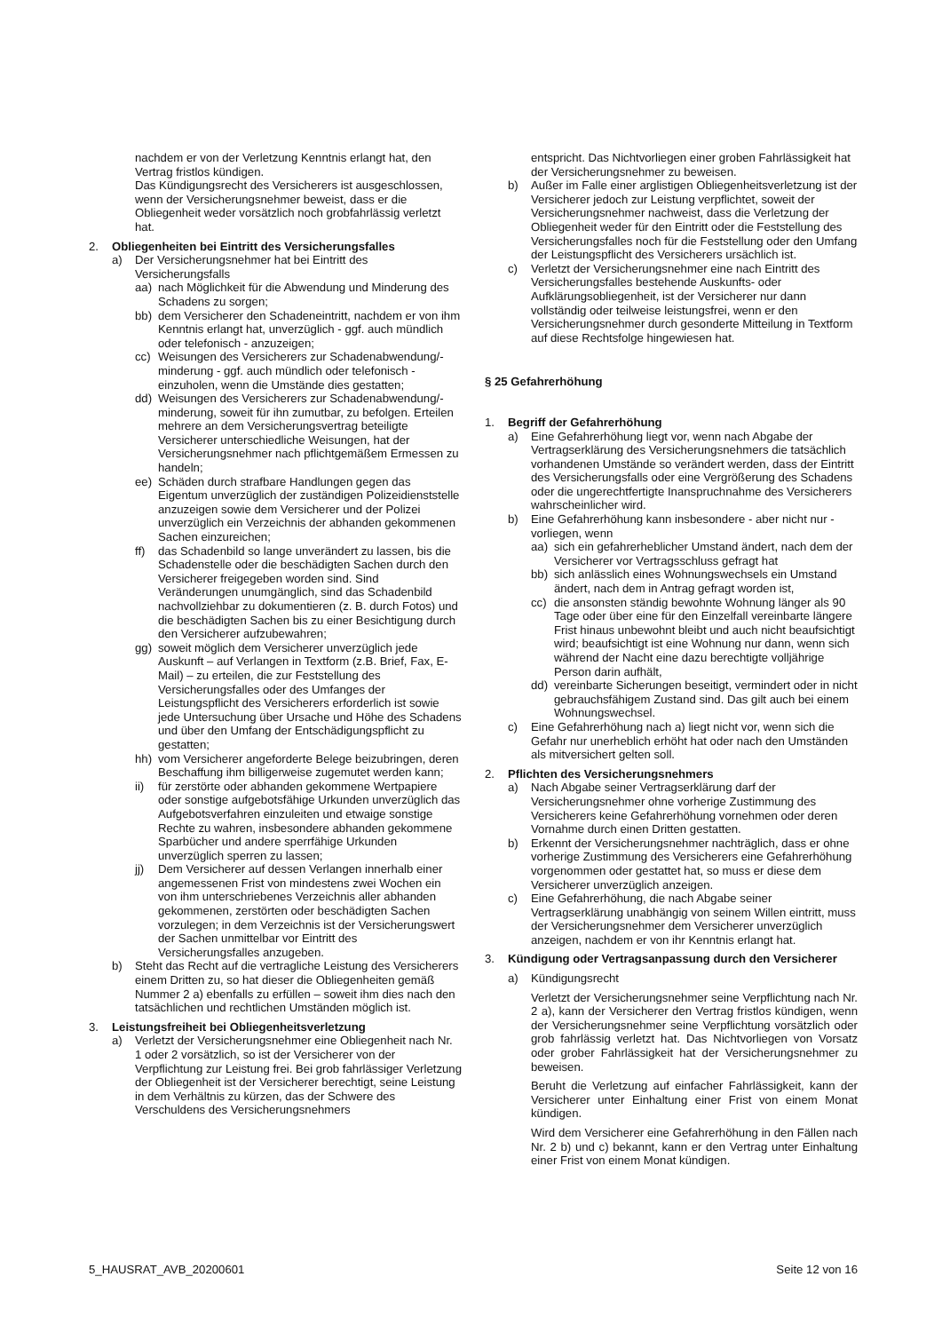nachdem er von der Verletzung Kenntnis erlangt hat, den Vertrag fristlos kündigen.
Das Kündigungsrecht des Versicherers ist ausgeschlossen, wenn der Versicherungsnehmer beweist, dass er die Obliegenheit weder vorsätzlich noch grobfahrlässig verletzt hat.
2. Obliegenheiten bei Eintritt des Versicherungsfalles
a) Der Versicherungsnehmer hat bei Eintritt des Versicherungsfalls
aa) nach Möglichkeit für die Abwendung und Minderung des Schadens zu sorgen;
bb) dem Versicherer den Schadeneintritt, nachdem er von ihm Kenntnis erlangt hat, unverzüglich - ggf. auch mündlich oder telefonisch - anzuzeigen;
cc) Weisungen des Versicherers zur Schadenabwendung/-minderung - ggf. auch mündlich oder telefonisch - einzuholen, wenn die Umstände dies gestatten;
dd) Weisungen des Versicherers zur Schadenabwendung/-minderung, soweit für ihn zumutbar, zu befolgen. Erteilen mehrere an dem Versicherungsvertrag beteiligte Versicherer unterschiedliche Weisungen, hat der Versicherungsnehmer nach pflichtgemäßem Ermessen zu handeln;
ee) Schäden durch strafbare Handlungen gegen das Eigentum unverzüglich der zuständigen Polizeidienststelle anzuzeigen sowie dem Versicherer und der Polizei unverzüglich ein Verzeichnis der abhanden gekommenen Sachen einzureichen;
ff) das Schadenbild so lange unverändert zu lassen, bis die Schadenstelle oder die beschädigten Sachen durch den Versicherer freigegeben worden sind. Sind Veränderungen unumgänglich, sind das Schadenbild nachvollziehbar zu dokumentieren (z. B. durch Fotos) und die beschädigten Sachen bis zu einer Besichtigung durch den Versicherer aufzubewahren;
gg) soweit möglich dem Versicherer unverzüglich jede Auskunft – auf Verlangen in Textform (z.B. Brief, Fax, E-Mail) – zu erteilen, die zur Feststellung des Versicherungsfalles oder des Umfanges der Leistungspflicht des Versicherers erforderlich ist sowie jede Untersuchung über Ursache und Höhe des Schadens und über den Umfang der Entschädigungspflicht zu gestatten;
hh) vom Versicherer angeforderte Belege beizubringen, deren Beschaffung ihm billigerweise zugemutet werden kann;
ii) für zerstörte oder abhanden gekommene Wertpapiere oder sonstige aufgebotsfähige Urkunden unverzüglich das Aufgebotsverfahren einzuleiten und etwaige sonstige Rechte zu wahren, insbesondere abhanden gekommene Sparbücher und andere sperrfähige Urkunden unverzüglich sperren zu lassen;
jj) Dem Versicherer auf dessen Verlangen innerhalb einer angemessenen Frist von mindestens zwei Wochen ein von ihm unterschriebenes Verzeichnis aller abhanden gekommenen, zerstörten oder beschädigten Sachen vorzulegen; in dem Verzeichnis ist der Versicherungswert der Sachen unmittelbar vor Eintritt des Versicherungsfalles anzugeben.
b) Steht das Recht auf die vertragliche Leistung des Versicherers einem Dritten zu, so hat dieser die Obliegenheiten gemäß Nummer 2 a) ebenfalls zu erfüllen – soweit ihm dies nach den tatsächlichen und rechtlichen Umständen möglich ist.
3. Leistungsfreiheit bei Obliegenheitsverletzung
a) Verletzt der Versicherungsnehmer eine Obliegenheit nach Nr. 1 oder 2 vorsätzlich, so ist der Versicherer von der Verpflichtung zur Leistung frei. Bei grob fahrlässiger Verletzung der Obliegenheit ist der Versicherer berechtigt, seine Leistung in dem Verhältnis zu kürzen, das der Schwere des Verschuldens des Versicherungsnehmers
entspricht. Das Nichtvorliegen einer groben Fahrlässigkeit hat der Versicherungsnehmer zu beweisen.
b) Außer im Falle einer arglistigen Obliegenheitsverletzung ist der Versicherer jedoch zur Leistung verpflichtet, soweit der Versicherungsnehmer nachweist, dass die Verletzung der Obliegenheit weder für den Eintritt oder die Feststellung des Versicherungsfalles noch für die Feststellung oder den Umfang der Leistungspflicht des Versicherers ursächlich ist.
c) Verletzt der Versicherungsnehmer eine nach Eintritt des Versicherungsfalles bestehende Auskunfts- oder Aufklärungsobliegenheit, ist der Versicherer nur dann vollständig oder teilweise leistungsfrei, wenn er den Versicherungsnehmer durch gesonderte Mitteilung in Textform auf diese Rechtsfolge hingewiesen hat.
§ 25 Gefahrerhöhung
1. Begriff der Gefahrerhöhung
a) Eine Gefahrerhöhung liegt vor, wenn nach Abgabe der Vertragserklärung des Versicherungsnehmers die tatsächlich vorhandenen Umstände so verändert werden, dass der Eintritt des Versicherungsfalls oder eine Vergrößerung des Schadens oder die ungerechtfertigte Inanspruchnahme des Versicherers wahrscheinlicher wird.
b) Eine Gefahrerhöhung kann insbesondere - aber nicht nur - vorliegen, wenn
aa) sich ein gefahrerheblicher Umstand ändert, nach dem der Versicherer vor Vertragsschluss gefragt hat
bb) sich anlässlich eines Wohnungswechsels ein Umstand ändert, nach dem in Antrag gefragt worden ist,
cc) die ansonsten ständig bewohnte Wohnung länger als 90 Tage oder über eine für den Einzelfall vereinbarte längere Frist hinaus unbewohnt bleibt und auch nicht beaufsichtigt wird; beaufsichtigt ist eine Wohnung nur dann, wenn sich während der Nacht eine dazu berechtigte volljährige Person darin aufhält,
dd) vereinbarte Sicherungen beseitigt, vermindert oder in nicht gebrauchsfähigem Zustand sind. Das gilt auch bei einem Wohnungswechsel.
c) Eine Gefahrerhöhung nach a) liegt nicht vor, wenn sich die Gefahr nur unerheblich erhöht hat oder nach den Umständen als mitversichert gelten soll.
2. Pflichten des Versicherungsnehmers
a) Nach Abgabe seiner Vertragserklärung darf der Versicherungsnehmer ohne vorherige Zustimmung des Versicherers keine Gefahrerhöhung vornehmen oder deren Vornahme durch einen Dritten gestatten.
b) Erkennt der Versicherungsnehmer nachträglich, dass er ohne vorherige Zustimmung des Versicherers eine Gefahrerhöhung vorgenommen oder gestattet hat, so muss er diese dem Versicherer unverzüglich anzeigen.
c) Eine Gefahrerhöhung, die nach Abgabe seiner Vertragserklärung unabhängig von seinem Willen eintritt, muss der Versicherungsnehmer dem Versicherer unverzüglich anzeigen, nachdem er von ihr Kenntnis erlangt hat.
3. Kündigung oder Vertragsanpassung durch den Versicherer
a) Kündigungsrecht
Verletzt der Versicherungsnehmer seine Verpflichtung nach Nr. 2 a), kann der Versicherer den Vertrag fristlos kündigen, wenn der Versicherungsnehmer seine Verpflichtung vorsätzlich oder grob fahrlässig verletzt hat. Das Nichtvorliegen von Vorsatz oder grober Fahrlässigkeit hat der Versicherungsnehmer zu beweisen.
Beruht die Verletzung auf einfacher Fahrlässigkeit, kann der Versicherer unter Einhaltung einer Frist von einem Monat kündigen.
Wird dem Versicherer eine Gefahrerhöhung in den Fällen nach Nr. 2 b) und c) bekannt, kann er den Vertrag unter Einhaltung einer Frist von einem Monat kündigen.
5_HAUSRAT_AVB_20200601 Seite 12 von 16